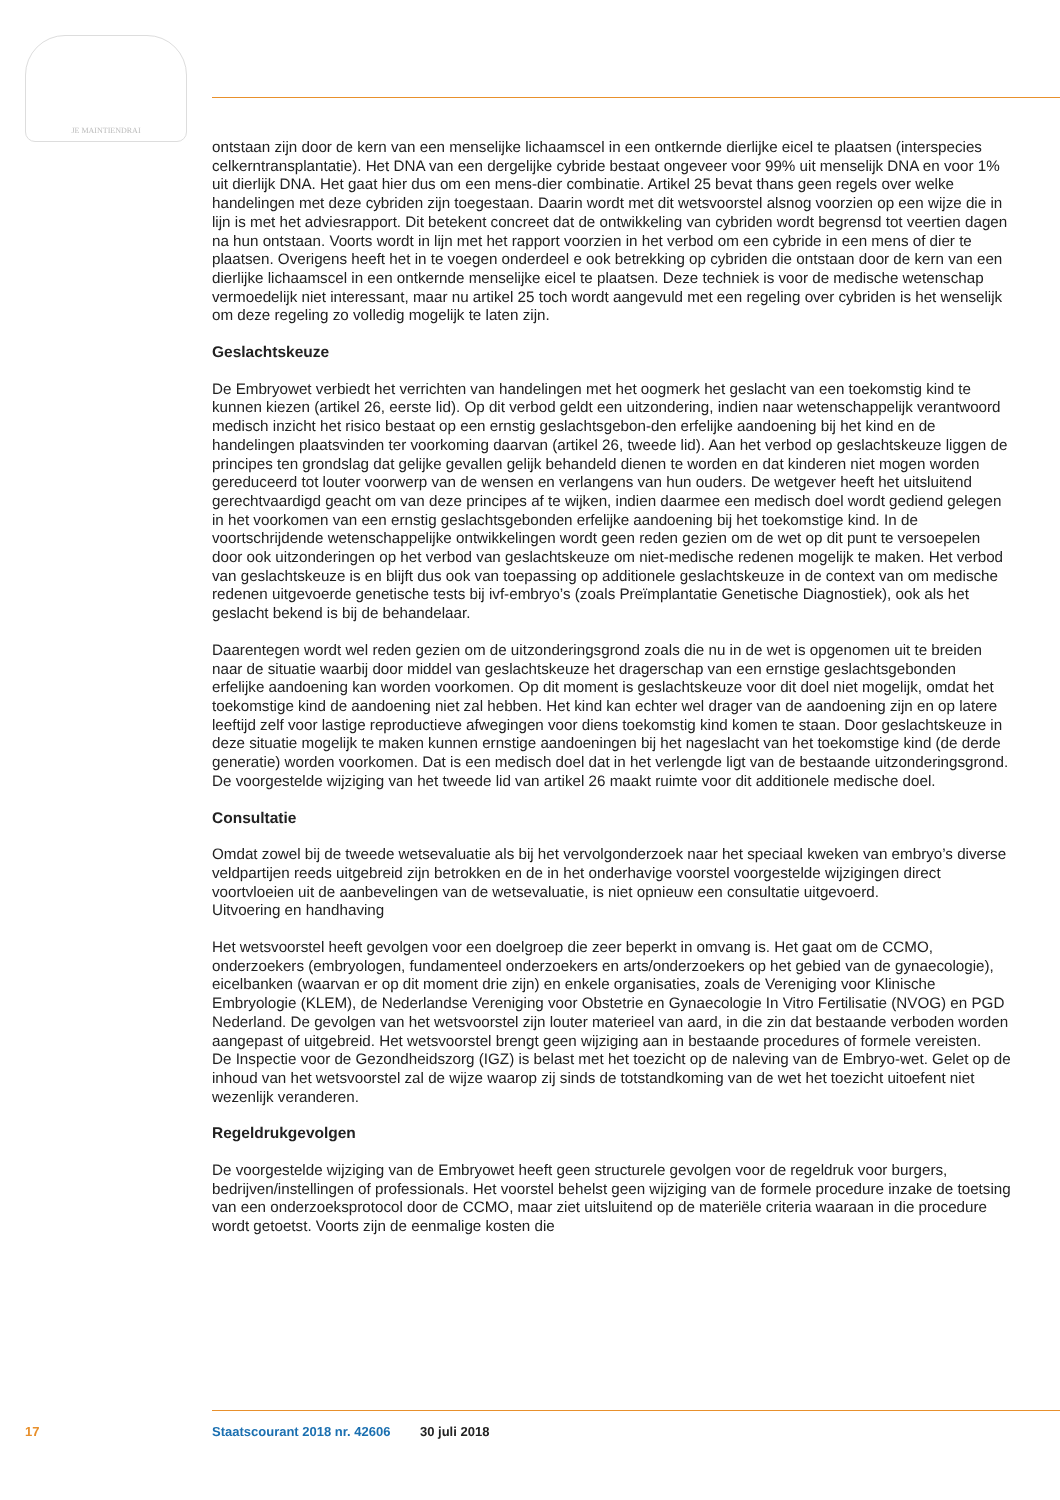JE MAINTIENDRAI
ontstaan zijn door de kern van een menselijke lichaamscel in een ontkernde dierlijke eicel te plaatsen (interspecies celkerntransplantatie). Het DNA van een dergelijke cybride bestaat ongeveer voor 99% uit menselijk DNA en voor 1% uit dierlijk DNA. Het gaat hier dus om een mens-dier combinatie. Artikel 25 bevat thans geen regels over welke handelingen met deze cybriden zijn toegestaan. Daarin wordt met dit wetsvoorstel alsnog voorzien op een wijze die in lijn is met het adviesrapport. Dit betekent concreet dat de ontwikkeling van cybriden wordt begrensd tot veertien dagen na hun ontstaan. Voorts wordt in lijn met het rapport voorzien in het verbod om een cybride in een mens of dier te plaatsen. Overigens heeft het in te voegen onderdeel e ook betrekking op cybriden die ontstaan door de kern van een dierlijke lichaamscel in een ontkernde menselijke eicel te plaatsen. Deze techniek is voor de medische wetenschap vermoedelijk niet interessant, maar nu artikel 25 toch wordt aangevuld met een regeling over cybriden is het wenselijk om deze regeling zo volledig mogelijk te laten zijn.
Geslachtskeuze
De Embryowet verbiedt het verrichten van handelingen met het oogmerk het geslacht van een toekomstig kind te kunnen kiezen (artikel 26, eerste lid). Op dit verbod geldt een uitzondering, indien naar wetenschappelijk verantwoord medisch inzicht het risico bestaat op een ernstig geslachtsgebon-den erfelijke aandoening bij het kind en de handelingen plaatsvinden ter voorkoming daarvan (artikel 26, tweede lid). Aan het verbod op geslachtskeuze liggen de principes ten grondslag dat gelijke gevallen gelijk behandeld dienen te worden en dat kinderen niet mogen worden gereduceerd tot louter voorwerp van de wensen en verlangens van hun ouders. De wetgever heeft het uitsluitend gerechtvaardigd geacht om van deze principes af te wijken, indien daarmee een medisch doel wordt gediend gelegen in het voorkomen van een ernstig geslachtsgebonden erfelijke aandoening bij het toekomstige kind. In de voortschrijdende wetenschappelijke ontwikkelingen wordt geen reden gezien om de wet op dit punt te versoepelen door ook uitzonderingen op het verbod van geslachtskeuze om niet-medische redenen mogelijk te maken. Het verbod van geslachtskeuze is en blijft dus ook van toepassing op additionele geslachtskeuze in de context van om medische redenen uitgevoerde genetische tests bij ivf-embryo’s (zoals Preïmplantatie Genetische Diagnostiek), ook als het geslacht bekend is bij de behandelaar.
Daarentegen wordt wel reden gezien om de uitzonderingsgrond zoals die nu in de wet is opgenomen uit te breiden naar de situatie waarbij door middel van geslachtskeuze het dragerschap van een ernstige geslachtsgebonden erfelijke aandoening kan worden voorkomen. Op dit moment is geslachtskeuze voor dit doel niet mogelijk, omdat het toekomstige kind de aandoening niet zal hebben. Het kind kan echter wel drager van de aandoening zijn en op latere leeftijd zelf voor lastige reproductieve afwegingen voor diens toekomstig kind komen te staan. Door geslachtskeuze in deze situatie mogelijk te maken kunnen ernstige aandoeningen bij het nageslacht van het toekomstige kind (de derde generatie) worden voorkomen. Dat is een medisch doel dat in het verlengde ligt van de bestaande uitzonderingsgrond. De voorgestelde wijziging van het tweede lid van artikel 26 maakt ruimte voor dit additionele medische doel.
Consultatie
Omdat zowel bij de tweede wetsevaluatie als bij het vervolgonderzoek naar het speciaal kweken van embryo’s diverse veldpartijen reeds uitgebreid zijn betrokken en de in het onderhavige voorstel voorgestelde wijzigingen direct voortvloeien uit de aanbevelingen van de wetsevaluatie, is niet opnieuw een consultatie uitgevoerd.
Uitvoering en handhaving
Het wetsvoorstel heeft gevolgen voor een doelgroep die zeer beperkt in omvang is. Het gaat om de CCMO, onderzoekers (embryologen, fundamenteel onderzoekers en arts/onderzoekers op het gebied van de gynaecologie), eicelbanken (waarvan er op dit moment drie zijn) en enkele organisaties, zoals de Vereniging voor Klinische Embryologie (KLEM), de Nederlandse Vereniging voor Obstetrie en Gynaecologie In Vitro Fertilisatie (NVOG) en PGD Nederland. De gevolgen van het wetsvoorstel zijn louter materieel van aard, in die zin dat bestaande verboden worden aangepast of uitgebreid. Het wetsvoorstel brengt geen wijziging aan in bestaande procedures of formele vereisten.
De Inspectie voor de Gezondheidszorg (IGZ) is belast met het toezicht op de naleving van de Embryo-wet. Gelet op de inhoud van het wetsvoorstel zal de wijze waarop zij sinds de totstandkoming van de wet het toezicht uitoefent niet wezenlijk veranderen.
Regeldrukgevolgen
De voorgestelde wijziging van de Embryowet heeft geen structurele gevolgen voor de regeldruk voor burgers, bedrijven/instellingen of professionals. Het voorstel behelst geen wijziging van de formele procedure inzake de toetsing van een onderzoeksprotocol door de CCMO, maar ziet uitsluitend op de materiële criteria waaraan in die procedure wordt getoetst. Voorts zijn de eenmalige kosten die
17 Staatscourant 2018 nr. 42606 30 juli 2018